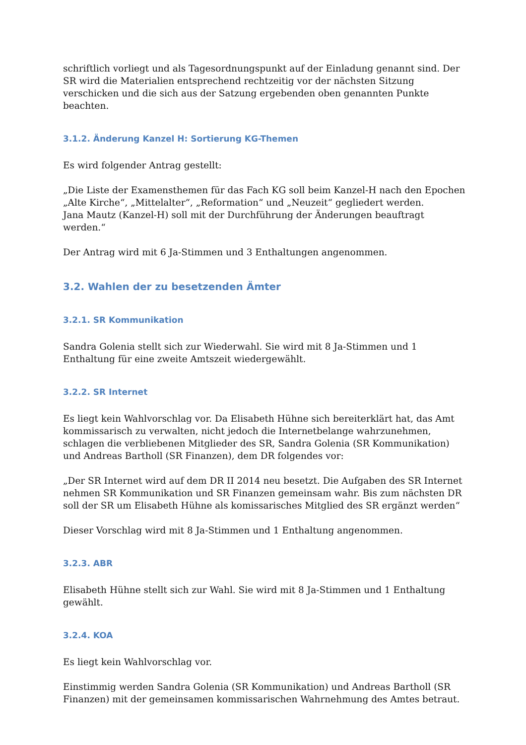schriftlich vorliegt und als Tagesordnungspunkt auf der Einladung genannt sind. Der SR wird die Materialien entsprechend rechtzeitig vor der nächsten Sitzung verschicken und die sich aus der Satzung ergebenden oben genannten Punkte beachten.
3.1.2. Änderung Kanzel H: Sortierung KG-Themen
Es wird folgender Antrag gestellt:
„Die Liste der Examensthemen für das Fach KG soll beim Kanzel-H nach den Epochen „Alte Kirche“, „Mittelalter“, „Reformation“ und „Neuzeit“ gegliedert werden.
Jana Mautz (Kanzel-H) soll mit der Durchführung der Änderungen beauftragt werden.“
Der Antrag wird mit 6 Ja-Stimmen und 3 Enthaltungen angenommen.
3.2. Wahlen der zu besetzenden Ämter
3.2.1. SR Kommunikation
Sandra Golenia stellt sich zur Wiederwahl. Sie wird mit 8 Ja-Stimmen und 1 Enthaltung für eine zweite Amtszeit wiedergewählt.
3.2.2. SR Internet
Es liegt kein Wahlvorschlag vor. Da Elisabeth Hühne sich bereiterklärt hat, das Amt kommissarisch zu verwalten, nicht jedoch die Internetbelange wahrzunehmen, schlagen die verbliebenen Mitglieder des SR, Sandra Golenia (SR Kommunikation) und Andreas Bartholl (SR Finanzen), dem DR folgendes vor:
„Der SR Internet wird auf dem DR II 2014 neu besetzt. Die Aufgaben des SR Internet nehmen SR Kommunikation und SR Finanzen gemeinsam wahr. Bis zum nächsten DR soll der SR um Elisabeth Hühne als komissarisches Mitglied des SR ergänzt werden“
Dieser Vorschlag wird mit 8 Ja-Stimmen und 1 Enthaltung angenommen.
3.2.3. ABR
Elisabeth Hühne stellt sich zur Wahl. Sie wird mit 8 Ja-Stimmen und 1 Enthaltung gewählt.
3.2.4. KOA
Es liegt kein Wahlvorschlag vor.
Einstimmig werden Sandra Golenia (SR Kommunikation) und Andreas Bartholl (SR Finanzen) mit der gemeinsamen kommissarischen Wahrnehmung des Amtes betraut.